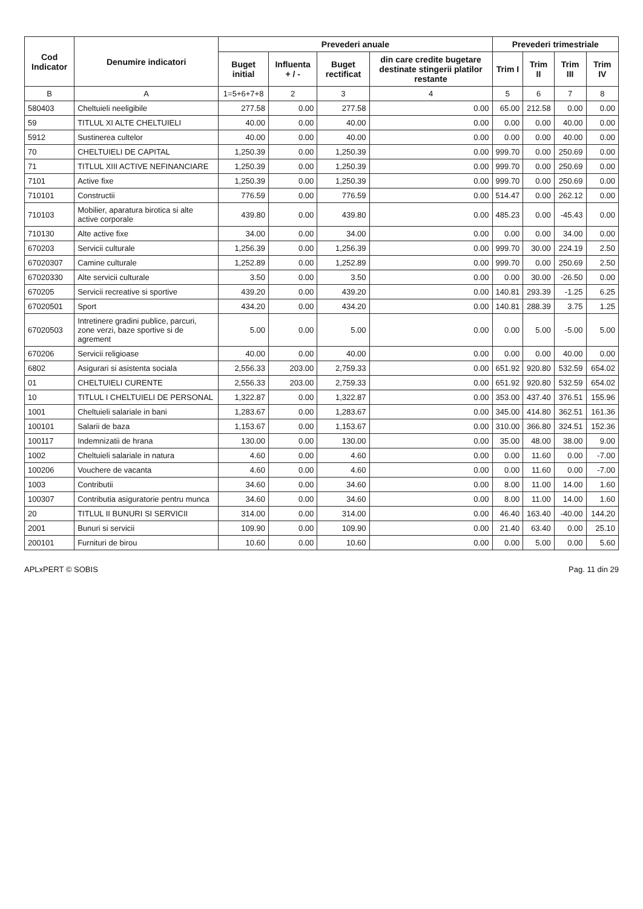| Cod Indicator | Denumire indicatori | Prevederi anuale | | | | Prevederi trimestriale | | | |
| --- | --- | --- | --- | --- | --- | --- | --- | --- | --- |
| | | Buget initial | Influenta + / - | Buget rectificat | din care credite bugetare destinate stingerii platilor restante | Trim I | Trim II | Trim III | Trim IV |
| B | A | 1=5+6+7+8 | 2 | 3 | 4 | 5 | 6 | 7 | 8 |
| 580403 | Cheltuieli neeligibile | 277.58 | 0.00 | 277.58 | 0.00 | 65.00 | 212.58 | 0.00 | 0.00 |
| 59 | TITLUL XI ALTE CHELTUIELI | 40.00 | 0.00 | 40.00 | 0.00 | 0.00 | 0.00 | 40.00 | 0.00 |
| 5912 | Sustinerea cultelor | 40.00 | 0.00 | 40.00 | 0.00 | 0.00 | 0.00 | 40.00 | 0.00 |
| 70 | CHELTUIELI DE CAPITAL | 1,250.39 | 0.00 | 1,250.39 | 0.00 | 999.70 | 0.00 | 250.69 | 0.00 |
| 71 | TITLUL XIII ACTIVE NEFINANCIARE | 1,250.39 | 0.00 | 1,250.39 | 0.00 | 999.70 | 0.00 | 250.69 | 0.00 |
| 7101 | Active fixe | 1,250.39 | 0.00 | 1,250.39 | 0.00 | 999.70 | 0.00 | 250.69 | 0.00 |
| 710101 | Constructii | 776.59 | 0.00 | 776.59 | 0.00 | 514.47 | 0.00 | 262.12 | 0.00 |
| 710103 | Mobilier, aparatura birotica si alte active corporale | 439.80 | 0.00 | 439.80 | 0.00 | 485.23 | 0.00 | -45.43 | 0.00 |
| 710130 | Alte active fixe | 34.00 | 0.00 | 34.00 | 0.00 | 0.00 | 0.00 | 34.00 | 0.00 |
| 670203 | Servicii culturale | 1,256.39 | 0.00 | 1,256.39 | 0.00 | 999.70 | 30.00 | 224.19 | 2.50 |
| 67020307 | Camine culturale | 1,252.89 | 0.00 | 1,252.89 | 0.00 | 999.70 | 0.00 | 250.69 | 2.50 |
| 67020330 | Alte servicii culturale | 3.50 | 0.00 | 3.50 | 0.00 | 0.00 | 30.00 | -26.50 | 0.00 |
| 670205 | Servicii recreative si sportive | 439.20 | 0.00 | 439.20 | 0.00 | 140.81 | 293.39 | -1.25 | 6.25 |
| 67020501 | Sport | 434.20 | 0.00 | 434.20 | 0.00 | 140.81 | 288.39 | 3.75 | 1.25 |
| 67020503 | Intretinere gradini publice, parcuri, zone verzi, baze sportive si de agrement | 5.00 | 0.00 | 5.00 | 0.00 | 0.00 | 5.00 | -5.00 | 5.00 |
| 670206 | Servicii religioase | 40.00 | 0.00 | 40.00 | 0.00 | 0.00 | 0.00 | 40.00 | 0.00 |
| 6802 | Asigurari si asistenta sociala | 2,556.33 | 203.00 | 2,759.33 | 0.00 | 651.92 | 920.80 | 532.59 | 654.02 |
| 01 | CHELTUIELI CURENTE | 2,556.33 | 203.00 | 2,759.33 | 0.00 | 651.92 | 920.80 | 532.59 | 654.02 |
| 10 | TITLUL I CHELTUIELI DE PERSONAL | 1,322.87 | 0.00 | 1,322.87 | 0.00 | 353.00 | 437.40 | 376.51 | 155.96 |
| 1001 | Cheltuieli salariale in bani | 1,283.67 | 0.00 | 1,283.67 | 0.00 | 345.00 | 414.80 | 362.51 | 161.36 |
| 100101 | Salarii de baza | 1,153.67 | 0.00 | 1,153.67 | 0.00 | 310.00 | 366.80 | 324.51 | 152.36 |
| 100117 | Indemnizatii de hrana | 130.00 | 0.00 | 130.00 | 0.00 | 35.00 | 48.00 | 38.00 | 9.00 |
| 1002 | Cheltuieli salariale in natura | 4.60 | 0.00 | 4.60 | 0.00 | 0.00 | 11.60 | 0.00 | -7.00 |
| 100206 | Vouchere de vacanta | 4.60 | 0.00 | 4.60 | 0.00 | 0.00 | 11.60 | 0.00 | -7.00 |
| 1003 | Contributii | 34.60 | 0.00 | 34.60 | 0.00 | 8.00 | 11.00 | 14.00 | 1.60 |
| 100307 | Contributia asiguratorie pentru munca | 34.60 | 0.00 | 34.60 | 0.00 | 8.00 | 11.00 | 14.00 | 1.60 |
| 20 | TITLUL II BUNURI SI SERVICII | 314.00 | 0.00 | 314.00 | 0.00 | 46.40 | 163.40 | -40.00 | 144.20 |
| 2001 | Bunuri si servicii | 109.90 | 0.00 | 109.90 | 0.00 | 21.40 | 63.40 | 0.00 | 25.10 |
| 200101 | Furnituri de birou | 10.60 | 0.00 | 10.60 | 0.00 | 0.00 | 5.00 | 0.00 | 5.60 |
APLxPERT © SOBIS Pag. 11 din 29